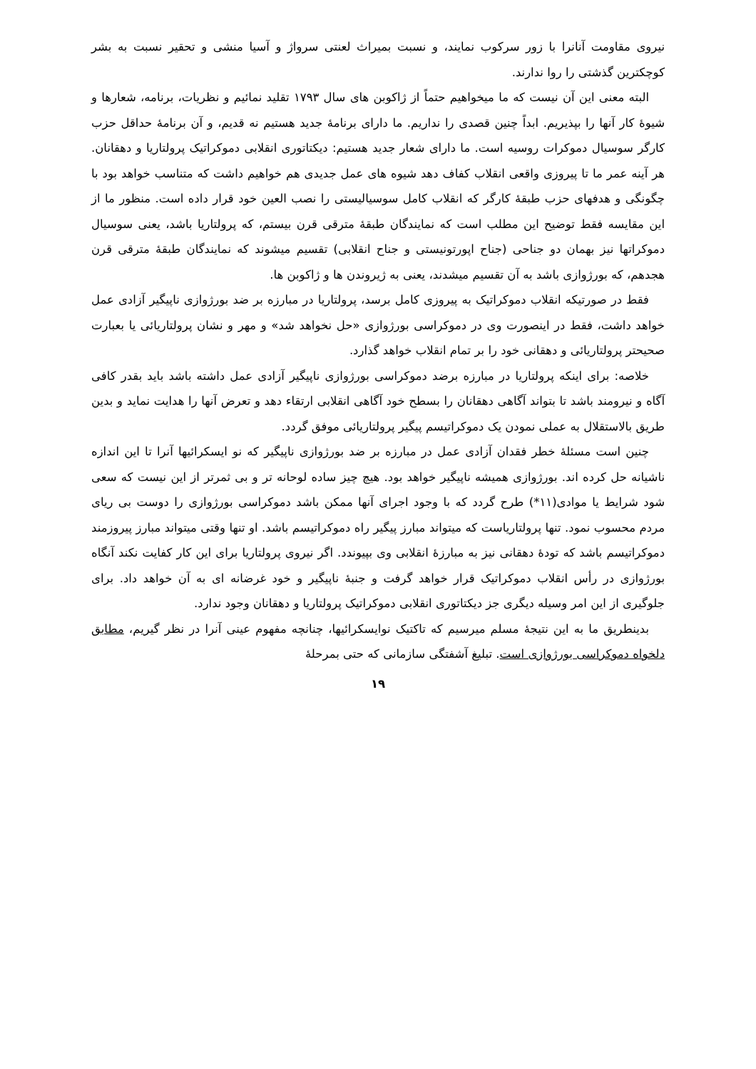نیروی مقاومت آنانرا با زور سرکوب نمایند، و نسبت بمیراث لعنتی سرواژ و آسیا منشی و تحقیر نسبت به بشر کوچکترین گذشتی را روا ندارند.
البته معنی این آن نیست که ما میخواهیم حتماً از ژاکوبن های سال ۱۷۹۳ تقلید نمائیم و نظریات، برنامه، شعارها و شیوهٔ کار آنها را بپذیریم. ابداً چنین قصدی را نداریم. ما دارای برنامهٔ جدید هستیم نه قدیم، و آن برنامهٔ حداقل حزب کارگر سوسیال دموکرات روسیه است. ما دارای شعار جدید هستیم: دیکتاتوری انقلابی دموکراتیک پرولتاریا و دهقانان. هر آینه عمر ما تا پیروزی واقعی انقلاب کفاف دهد شیوه های عمل جدیدی هم خواهیم داشت که متناسب خواهد بود با چگونگی و هدفهای حزب طبقهٔ کارگر که انقلاب کامل سوسیالیستی را نصب العین خود قرار داده است. منظور ما از این مقایسه فقط توضیح این مطلب است که نمایندگان طبقهٔ مترقی قرن بیستم، که پرولتاریا باشد، یعنی سوسیال دموکراتها نیز بهمان دو جناحی (جناح اپورتونیستی و جناح انقلابی) تقسیم میشوند که نمایندگان طبقهٔ مترقی قرن هجدهم، که بورژوازی باشد به آن تقسیم میشدند، یعنی به ژیروندن ها و ژاکوبن ها.
فقط در صورتیکه انقلاب دموکراتیک به پیروزی کامل برسد، پرولتاریا در مبارزه بر ضد بورژوازی ناپیگیر آزادی عمل خواهد داشت، فقط در اینصورت وی در دموکراسی بورژوازی «حل نخواهد شد» و مهر و نشان پرولتاریائی یا بعبارت صحیحتر پرولتاریائی و دهقانی خود را بر تمام انقلاب خواهد گذارد.
خلاصه: برای اینکه پرولتاریا در مبارزه برضد دموکراسی بورژوازی ناپیگیر آزادی عمل داشته باشد باید بقدر کافی آگاه و نیرومند باشد تا بتواند آگاهی دهقانان را بسطح خود آگاهی انقلابی ارتقاء دهد و تعرض آنها را هدایت نماید و بدین طریق بالاستقلال به عملی نمودن یک دموکراتیسم پیگیر پرولتاریائی موفق گردد.
چنین است مسئلهٔ خطر فقدان آزادی عمل در مبارزه بر ضد بورژوازی ناپیگیر که نو ایسکرائیها آنرا تا این اندازه ناشیانه حل کرده اند. بورژوازی همیشه ناپیگیر خواهد بود. هیچ چیز ساده لوحانه تر و بی ثمرتر از این نیست که سعی شود شرایط یا موادی(۱۱*) طرح گردد که با وجود اجرای آنها ممکن باشد دموکراسی بورژوازی را دوست بی ریای مردم محسوب نمود. تنها پرولتاریاست که میتواند مبارز پیگیر راه دموکراتیسم باشد. او تنها وقتی میتواند مبارز پیروزمند دموکراتیسم باشد که تودهٔ دهقانی نیز به مبارزهٔ انقلابی وی بپیوندد. اگر نیروی پرولتاریا برای این کار کفایت نکند آنگاه بورژوازی در رأس انقلاب دموکراتیک قرار خواهد گرفت و جنبهٔ ناپیگیر و خود غرضانه ای به آن خواهد داد. برای جلوگیری از این امر وسیله دیگری جز دیکتاتوری انقلابی دموکراتیک پرولتاریا و دهقانان وجود ندارد.
بدینطریق ما به این نتیجهٔ مسلم میرسیم که تاکتیک نوایسکرائیها، چنانچه مفهوم عینی آنرا در نظر گیریم، مطابق دلخواه دموکراسی بورژوازی است. تبلیغ آشفتگی سازمانی که حتی بمرحلهٔ
۱۹